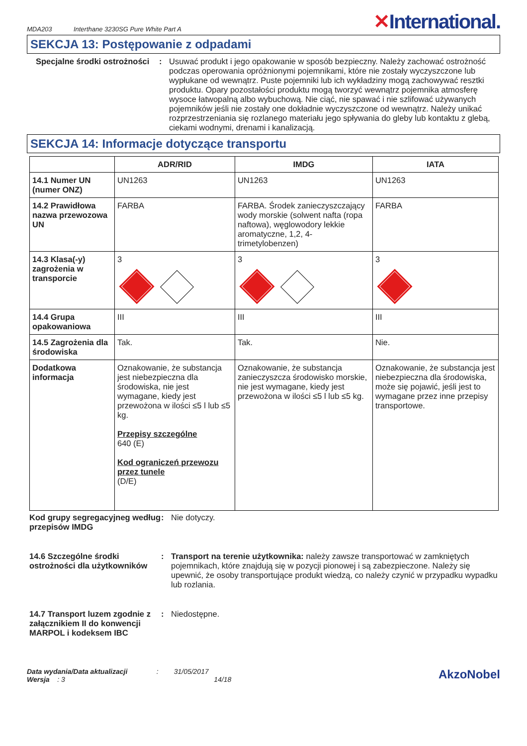MDA203 Interthane 3230SG Pure White Part A
✕International.
SEKCJA 13: Postępowanie z odpadami
Specjalne środki ostrożności
: Usuwać produkt i jego opakowanie w sposób bezpieczny. Należy zachować ostrożność podczas operowania opróżnionymi pojemnikami, które nie zostały wyczyszczone lub wypłukane od wewnątrz. Puste pojemniki lub ich wykładziny mogą zachowywać resztki produktu. Opary pozostałości produktu mogą tworzyć wewnątrz pojemnika atmosferę wysoce łatwopalną albo wybuchową. Nie ciąć, nie spawać i nie szlifować używanych pojemników jeśli nie zostały one dokładnie wyczyszczone od wewnątrz. Należy unikać rozprzestrzeniania się rozlanego materiału jego spływania do gleby lub kontaktu z glebą, ciekami wodnymi, drenami i kanalizacją.
SEKCJA 14: Informacje dotyczące transportu
| | ADR/RID | IMDG | IATA |
| --- | --- | --- | --- |
| 14.1 Numer UN (numer ONZ) | UN1263 | UN1263 | UN1263 |
| 14.2 Prawidłowa nazwa przewozowa UN | FARBA | FARBA. Środek zanieczyszczający wody morskie (solwent nafta (ropa naftowa), węglowodory lekkie aromatyczne, 1,2, 4-trimetylobenzen) | FARBA |
| 14.3 Klasa(-y) zagrożenia w transporcie | 3 | 3 | 3 |
| 14.4 Grupa opakowaniowa | III | III | III |
| 14.5 Zagrożenia dla środowiska | Tak. | Tak. | Nie. |
| Dodatkowa informacja | Oznakowanie, że substancja jest niebezpieczna dla środowiska, nie jest wymagane, kiedy jest przewożona w ilości ≤5 l lub ≤5 kg. Przepisy szczególne 640 (E) Kod ograniczeń przewozu przez tunele (D/E) | Oznakowanie, że substancja zanieczyszcza środowisko morskie, nie jest wymagane, kiedy jest przewożona w ilości ≤5 l lub ≤5 kg. | Oznakowanie, że substancja jest niebezpieczna dla środowiska, może się pojawić, jeśli jest to wymagane przez inne przepisy transportowe. |
Kod grupy segregacyjneg według przepisów IMDG
: Nie dotyczy.
14.6 Szczególne środki ostrożności dla użytkowników
: Transport na terenie użytkownika: należy zawsze transportować w zamkniętych pojemnikach, które znajdują się w pozycji pionowej i są zabezpieczone. Należy się upewnić, że osoby transportujące produkt wiedzą, co należy czynić w przypadku wypadku lub rozlania.
14.7 Transport luzem zgodnie z załącznikiem II do konwencji MARPOL i kodeksem IBC
: Niedostępne.
Data wydania/Data aktualizacji : 31/05/2017
Wersja : 3 14/18
AkzoNobel